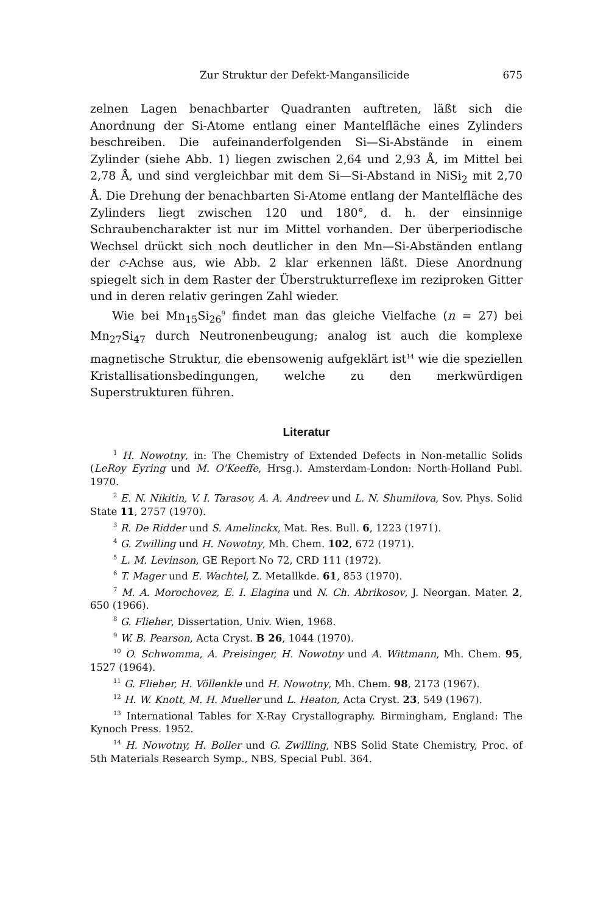Zur Struktur der Defekt-Mangansilicide 675
zelnen Lagen benachbarter Quadranten auftreten, läßt sich die Anordnung der Si-Atome entlang einer Mantelfläche eines Zylinders beschreiben. Die aufeinanderfolgenden Si—Si-Abstände in einem Zylinder (siehe Abb. 1) liegen zwischen 2,64 und 2,93 Å, im Mittel bei 2,78 Å, und sind vergleichbar mit dem Si—Si-Abstand in NiSi<sub>2</sub> mit 2,70 Å. Die Drehung der benachbarten Si-Atome entlang der Mantelfläche des Zylinders liegt zwischen 120 und 180°, d. h. der einsinnige Schraubencharakter ist nur im Mittel vorhanden. Der überperiodische Wechsel drückt sich noch deutlicher in den Mn—Si-Abständen entlang der c-Achse aus, wie Abb. 2 klar erkennen läßt. Diese Anordnung spiegelt sich in dem Raster der Überstrukturreflexe im reziproken Gitter und in deren relativ geringen Zahl wieder.
Wie bei Mn<sub>15</sub>Si<sub>26</sub><sup>9</sup> findet man das gleiche Vielfache (n = 27) bei Mn<sub>27</sub>Si<sub>47</sub> durch Neutronenbeugung; analog ist auch die komplexe magnetische Struktur, die ebensowenig aufgeklärt ist<sup>14</sup> wie die speziellen Kristallisationsbedingungen, welche zu den merkwürdigen Superstrukturen führen.
Literatur
<sup>1</sup> H. Nowotny, in: The Chemistry of Extended Defects in Non-metallic Solids (LeRoy Eyring und M. O'Keeffe, Hrsg.). Amsterdam-London: North-Holland Publ. 1970.
<sup>2</sup> E. N. Nikitin, V. I. Tarasov, A. A. Andreev und L. N. Shumilova, Sov. Phys. Solid State 11, 2757 (1970).
<sup>3</sup> R. De Ridder und S. Amelinckx, Mat. Res. Bull. 6, 1223 (1971).
<sup>4</sup> G. Zwilling und H. Nowotny, Mh. Chem. 102, 672 (1971).
<sup>5</sup> L. M. Levinson, GE Report No 72, CRD 111 (1972).
<sup>6</sup> T. Mager und E. Wachtel, Z. Metallkde. 61, 853 (1970).
<sup>7</sup> M. A. Morochovez, E. I. Elagina und N. Ch. Abrikosov, J. Neorgan. Mater. 2, 650 (1966).
<sup>8</sup> G. Flieher, Dissertation, Univ. Wien, 1968.
<sup>9</sup> W. B. Pearson, Acta Cryst. B 26, 1044 (1970).
<sup>10</sup> O. Schwomma, A. Preisinger, H. Nowotny und A. Wittmann, Mh. Chem. 95, 1527 (1964).
<sup>11</sup> G. Flieher, H. Völlenkle und H. Nowotny, Mh. Chem. 98, 2173 (1967).
<sup>12</sup> H. W. Knott, M. H. Mueller und L. Heaton, Acta Cryst. 23, 549 (1967).
<sup>13</sup> International Tables for X-Ray Crystallography. Birmingham, England: The Kynoch Press. 1952.
<sup>14</sup> H. Nowotny, H. Boller und G. Zwilling, NBS Solid State Chemistry, Proc. of 5th Materials Research Symp., NBS, Special Publ. 364.